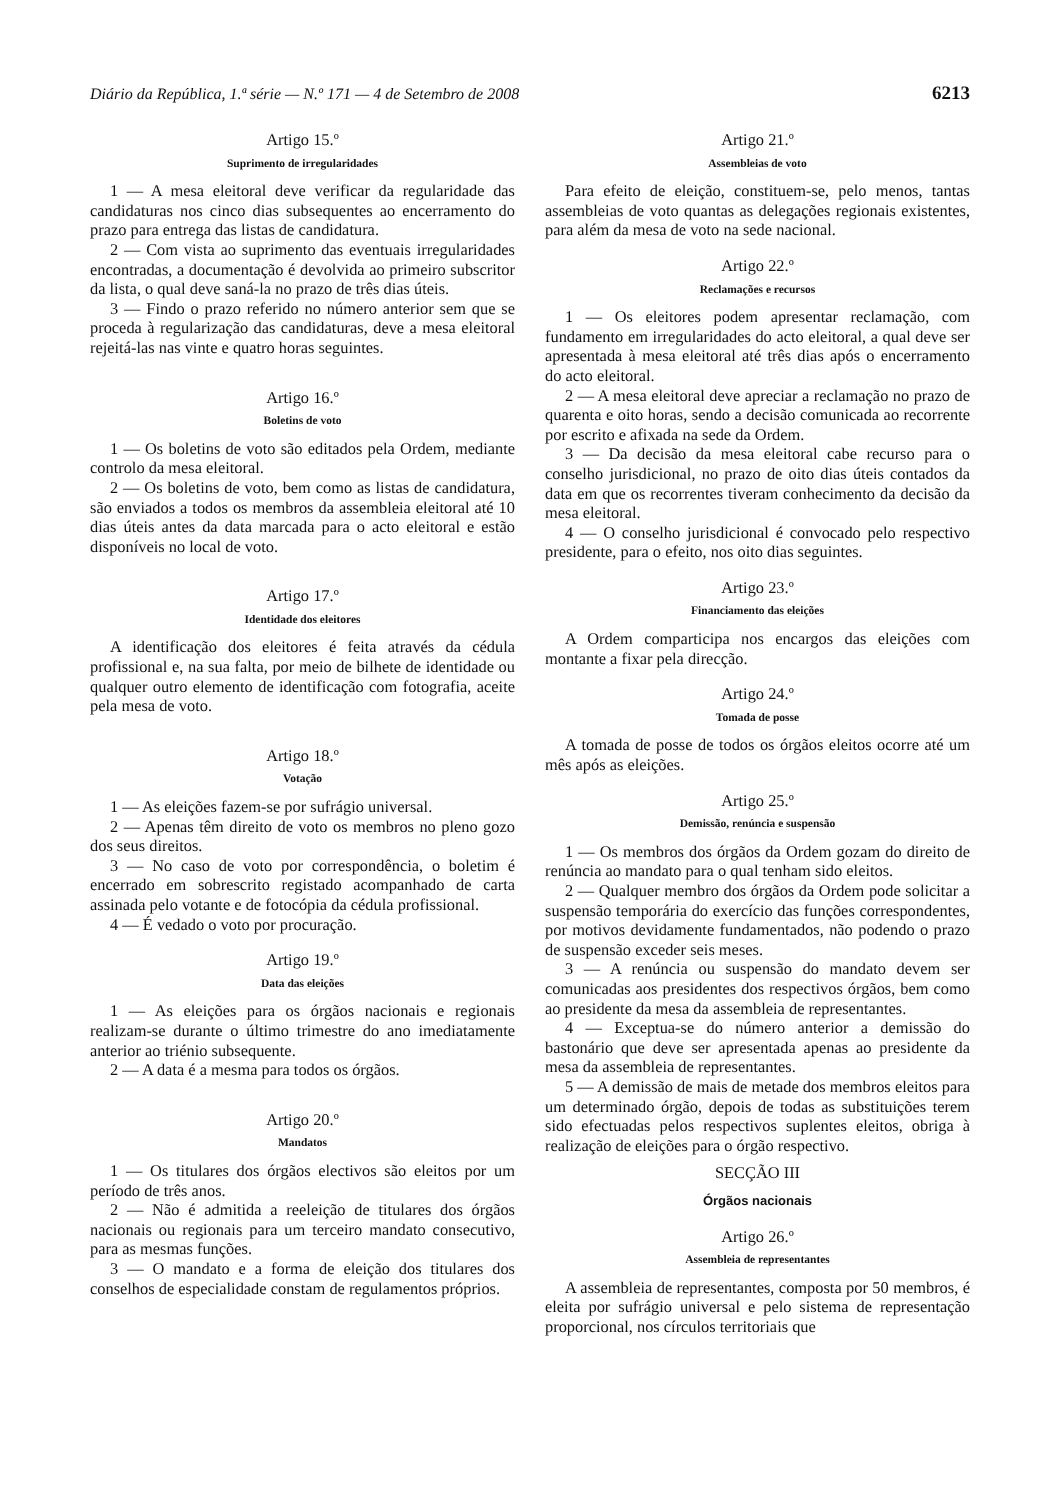Diário da República, 1.ª série — N.º 171 — 4 de Setembro de 2008 6213
Artigo 15.º
Suprimento de irregularidades
1 — A mesa eleitoral deve verificar da regularidade das candidaturas nos cinco dias subsequentes ao encerramento do prazo para entrega das listas de candidatura.
2 — Com vista ao suprimento das eventuais irregularidades encontradas, a documentação é devolvida ao primeiro subscritor da lista, o qual deve saná-la no prazo de três dias úteis.
3 — Findo o prazo referido no número anterior sem que se proceda à regularização das candidaturas, deve a mesa eleitoral rejeitá-las nas vinte e quatro horas seguintes.
Artigo 16.º
Boletins de voto
1 — Os boletins de voto são editados pela Ordem, mediante controlo da mesa eleitoral.
2 — Os boletins de voto, bem como as listas de candidatura, são enviados a todos os membros da assembleia eleitoral até 10 dias úteis antes da data marcada para o acto eleitoral e estão disponíveis no local de voto.
Artigo 17.º
Identidade dos eleitores
A identificação dos eleitores é feita através da cédula profissional e, na sua falta, por meio de bilhete de identidade ou qualquer outro elemento de identificação com fotografia, aceite pela mesa de voto.
Artigo 18.º
Votação
1 — As eleições fazem-se por sufrágio universal.
2 — Apenas têm direito de voto os membros no pleno gozo dos seus direitos.
3 — No caso de voto por correspondência, o boletim é encerrado em sobrescrito registado acompanhado de carta assinada pelo votante e de fotocópia da cédula profissional.
4 — É vedado o voto por procuração.
Artigo 19.º
Data das eleições
1 — As eleições para os órgãos nacionais e regionais realizam-se durante o último trimestre do ano imediatamente anterior ao triénio subsequente.
2 — A data é a mesma para todos os órgãos.
Artigo 20.º
Mandatos
1 — Os titulares dos órgãos electivos são eleitos por um período de três anos.
2 — Não é admitida a reeleição de titulares dos órgãos nacionais ou regionais para um terceiro mandato consecutivo, para as mesmas funções.
3 — O mandato e a forma de eleição dos titulares dos conselhos de especialidade constam de regulamentos próprios.
Artigo 21.º
Assembleias de voto
Para efeito de eleição, constituem-se, pelo menos, tantas assembleias de voto quantas as delegações regionais existentes, para além da mesa de voto na sede nacional.
Artigo 22.º
Reclamações e recursos
1 — Os eleitores podem apresentar reclamação, com fundamento em irregularidades do acto eleitoral, a qual deve ser apresentada à mesa eleitoral até três dias após o encerramento do acto eleitoral.
2 — A mesa eleitoral deve apreciar a reclamação no prazo de quarenta e oito horas, sendo a decisão comunicada ao recorrente por escrito e afixada na sede da Ordem.
3 — Da decisão da mesa eleitoral cabe recurso para o conselho jurisdicional, no prazo de oito dias úteis contados da data em que os recorrentes tiveram conhecimento da decisão da mesa eleitoral.
4 — O conselho jurisdicional é convocado pelo respectivo presidente, para o efeito, nos oito dias seguintes.
Artigo 23.º
Financiamento das eleições
A Ordem comparticipa nos encargos das eleições com montante a fixar pela direcção.
Artigo 24.º
Tomada de posse
A tomada de posse de todos os órgãos eleitos ocorre até um mês após as eleições.
Artigo 25.º
Demissão, renúncia e suspensão
1 — Os membros dos órgãos da Ordem gozam do direito de renúncia ao mandato para o qual tenham sido eleitos.
2 — Qualquer membro dos órgãos da Ordem pode solicitar a suspensão temporária do exercício das funções correspondentes, por motivos devidamente fundamentados, não podendo o prazo de suspensão exceder seis meses.
3 — A renúncia ou suspensão do mandato devem ser comunicadas aos presidentes dos respectivos órgãos, bem como ao presidente da mesa da assembleia de representantes.
4 — Exceptua-se do número anterior a demissão do bastonário que deve ser apresentada apenas ao presidente da mesa da assembleia de representantes.
5 — A demissão de mais de metade dos membros eleitos para um determinado órgão, depois de todas as substituições terem sido efectuadas pelos respectivos suplentes eleitos, obriga à realização de eleições para o órgão respectivo.
SECÇÃO III
Órgãos nacionais
Artigo 26.º
Assembleia de representantes
A assembleia de representantes, composta por 50 membros, é eleita por sufrágio universal e pelo sistema de representação proporcional, nos círculos territoriais que